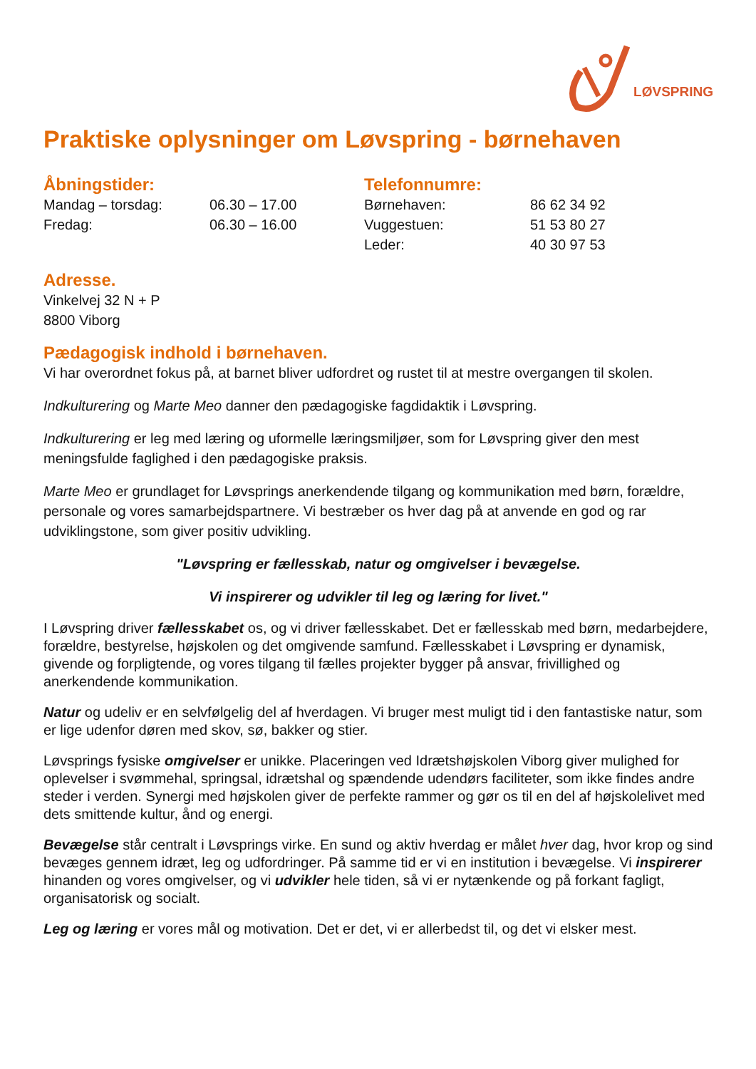LØVSPRING
Praktiske oplysninger om Løvspring - børnehaven
Åbningstider:
Mandag – torsdag: 06.30 – 17.00
Fredag: 06.30 – 16.00
Telefonnumre:
Børnehaven: 86 62 34 92
Vuggestuen: 51 53 80 27
Leder: 40 30 97 53
Adresse.
Vinkelvej 32 N + P
8800 Viborg
Pædagogisk indhold i børnehaven.
Vi har overordnet fokus på, at barnet bliver udfordret og rustet til at mestre overgangen til skolen.
Indkulturering og Marte Meo danner den pædagogiske fagdidaktik i Løvspring.
Indkulturering er leg med læring og uformelle læringsmiljøer, som for Løvspring giver den mest meningsfulde faglighed i den pædagogiske praksis.
Marte Meo er grundlaget for Løvsprings anerkendende tilgang og kommunikation med børn, forældre, personale og vores samarbejdspartnere. Vi bestræber os hver dag på at anvende en god og rar udviklingstone, som giver positiv udvikling.
"Løvspring er fællesskab, natur og omgivelser i bevægelse.
Vi inspirerer og udvikler til leg og læring for livet."
I Løvspring driver fællesskabet os, og vi driver fællesskabet. Det er fællesskab med børn, medarbejdere, forældre, bestyrelse, højskolen og det omgivende samfund. Fællesskabet i Løvspring er dynamisk, givende og forpligtende, og vores tilgang til fælles projekter bygger på ansvar, frivillighed og anerkendende kommunikation.
Natur og udeliv er en selvfølgelig del af hverdagen. Vi bruger mest muligt tid i den fantastiske natur, som er lige udenfor døren med skov, sø, bakker og stier.
Løvsprings fysiske omgivelser er unikke. Placeringen ved Idrætshøjskolen Viborg giver mulighed for oplevelser i svømmehal, springsal, idrætshal og spændende udendørs faciliteter, som ikke findes andre steder i verden. Synergi med højskolen giver de perfekte rammer og gør os til en del af højskolelivet med dets smittende kultur, ånd og energi.
Bevægelse står centralt i Løvsprings virke. En sund og aktiv hverdag er målet hver dag, hvor krop og sind bevæges gennem idræt, leg og udfordringer. På samme tid er vi en institution i bevægelse. Vi inspirerer hinanden og vores omgivelser, og vi udvikler hele tiden, så vi er nytænkende og på forkant fagligt, organisatorisk og socialt.
Leg og læring er vores mål og motivation. Det er det, vi er allerbedst til, og det vi elsker mest.